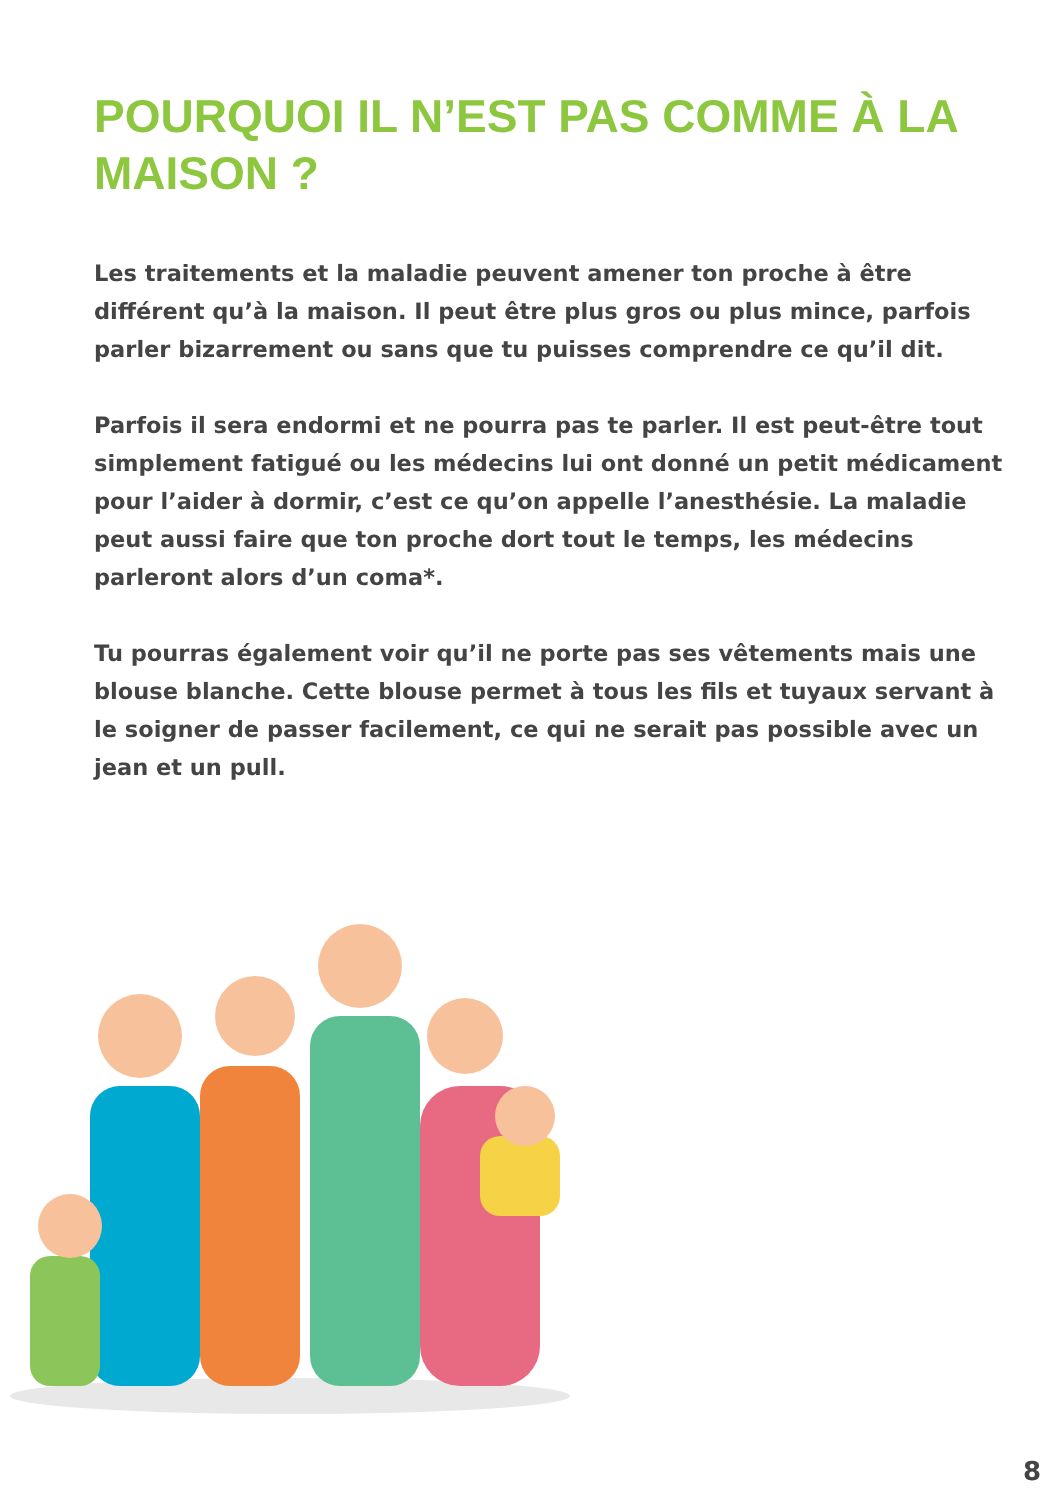POURQUOI IL N’EST PAS COMME À LA MAISON ?
Les traitements et la maladie peuvent amener ton proche à être différent qu’à la maison. Il peut être plus gros ou plus mince, parfois parler bizarrement ou sans que tu puisses comprendre ce qu’il dit.
Parfois il sera endormi et ne pourra pas te parler. Il est peut-être tout simplement fatigué ou les médecins lui ont donné un petit médicament pour l’aider à dormir, c’est ce qu’on appelle l’anesthésie. La maladie peut aussi faire que ton proche dort tout le temps, les médecins parleront alors d’un coma*.
Tu pourras également voir qu’il ne porte pas ses vêtements mais une blouse blanche. Cette blouse permet à tous les fils et tuyaux servant à le soigner de passer facilement, ce qui ne serait pas possible avec un jean et un pull.
8